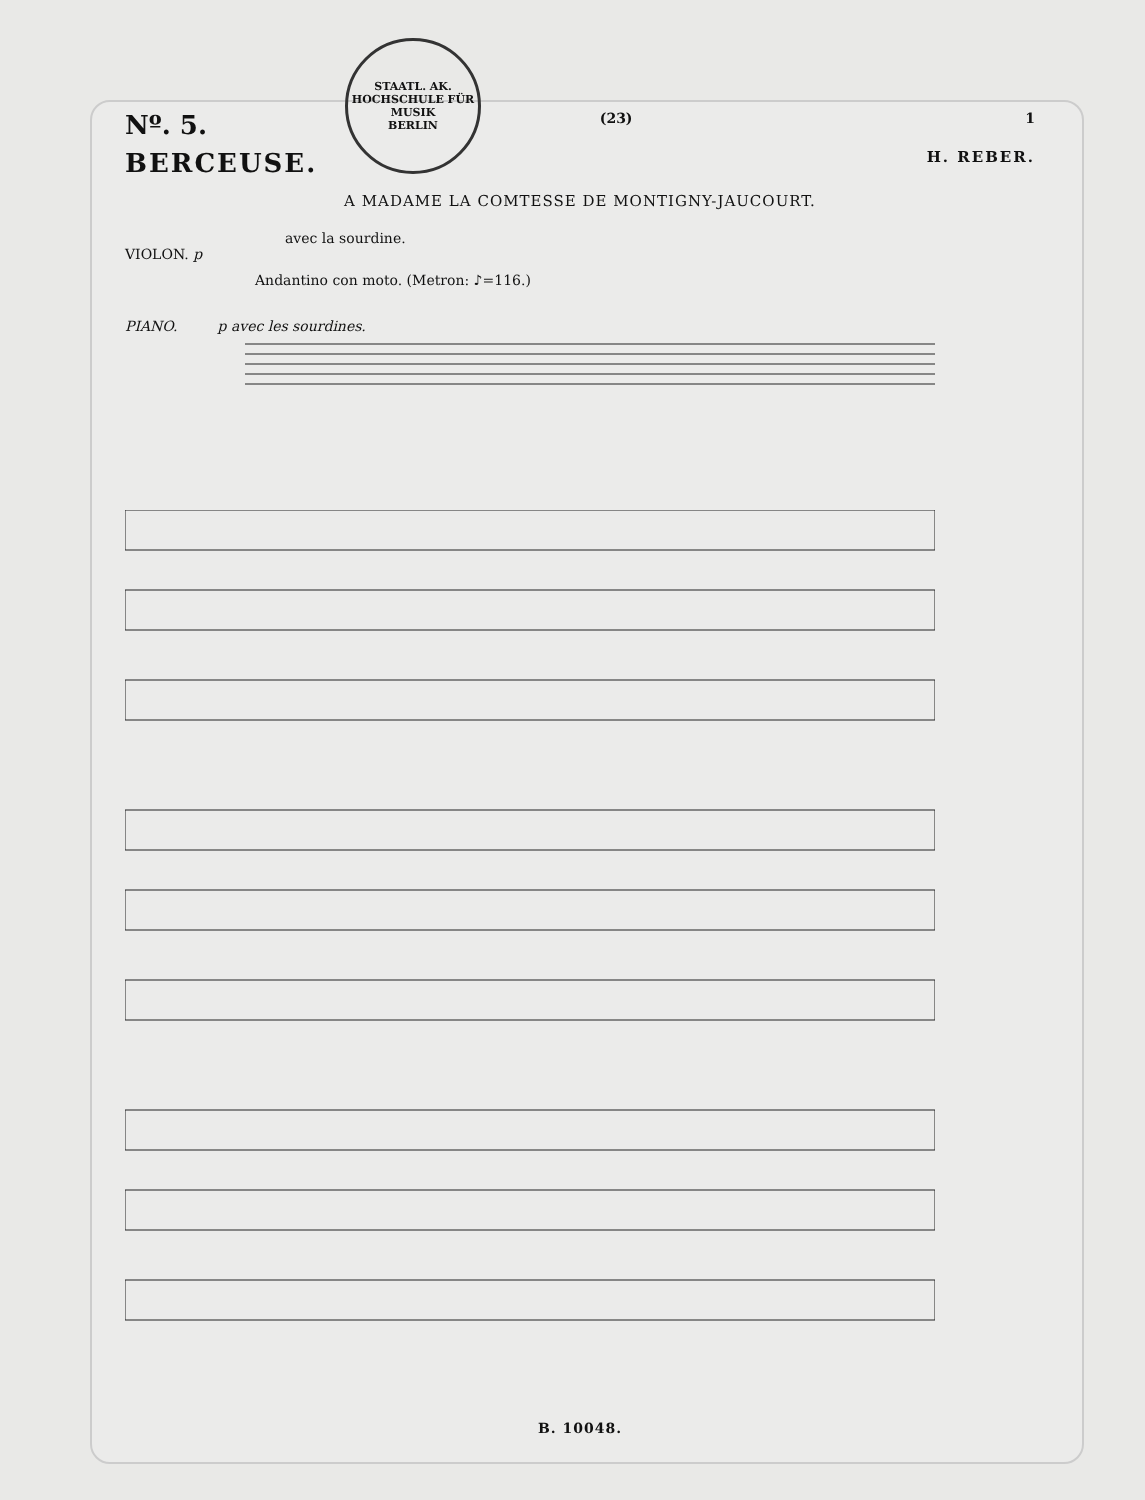STAATL. AK. HOCHSCHULE FÜR MUSIK
BERLIN
Nº. 5. (23) 1
BERCEUSE. H. REBER.
A MADAME LA COMTESSE DE MONTIGNY-JAUCOURT.
avec la sourdine.
VIOLON. p
Andantino con moto. (Metron: ♪=116.)
PIANO. p avec les sourdines.
B. 10048.